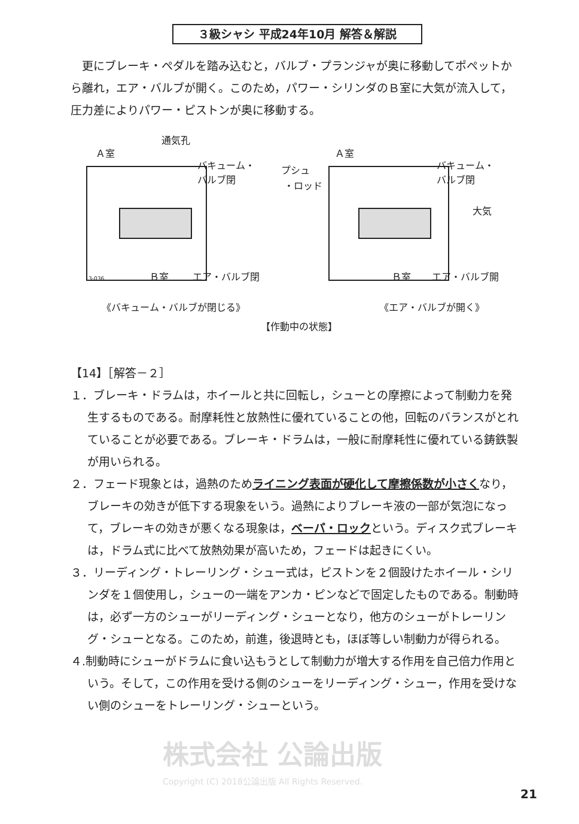３級シャシ 平成24年10月 解答＆解説
更にブレーキ・ペダルを踏み込むと，バルブ・プランジャが奥に移動してポペットから離れ，エア・バルブが開く。このため，パワー・シリンダのＢ室に大気が流入して，圧力差によりパワー・ピストンが奥に移動する。
通気孔
Ａ室
バキューム・
バルブ閉
Ｂ室
エア・バルブ閉
3-036
Ａ室
プシュ
・ロッド
バキューム・
バルブ閉
大気
Ｂ室
エア・バルブ開
《バキューム・バルブが閉じる》 《エア・バルブが開く》
【作動中の状態】
【14】［解答－２］
１．ブレーキ・ドラムは，ホイールと共に回転し，シューとの摩擦によって制動力を発生するものである。耐摩耗性と放熱性に優れていることの他，回転のバランスがとれていることが必要である。ブレーキ・ドラムは，一般に耐摩耗性に優れている鋳鉄製が用いられる。
２．フェード現象とは，過熱のためライニング表面が硬化して摩擦係数が小さくなり，ブレーキの効きが低下する現象をいう。過熱によりブレーキ液の一部が気泡になって，ブレーキの効きが悪くなる現象は，ベーパ・ロックという。ディスク式ブレーキは，ドラム式に比べて放熱効果が高いため，フェードは起きにくい。
３．リーディング・トレーリング・シュー式は，ピストンを２個設けたホイール・シリンダを１個使用し，シューの一端をアンカ・ピンなどで固定したものである。制動時は，必ず一方のシューがリーディング・シューとなり，他方のシューがトレーリング・シューとなる。このため，前進，後退時とも，ほぼ等しい制動力が得られる。
４.制動時にシューがドラムに食い込もうとして制動力が増大する作用を自己倍力作用という。そして，この作用を受ける側のシューをリーディング・シュー，作用を受けない側のシューをトレーリング・シューという。
株式会社 公論出版
Copyright (C) 2018公論出版 All Rights Reserved.
21